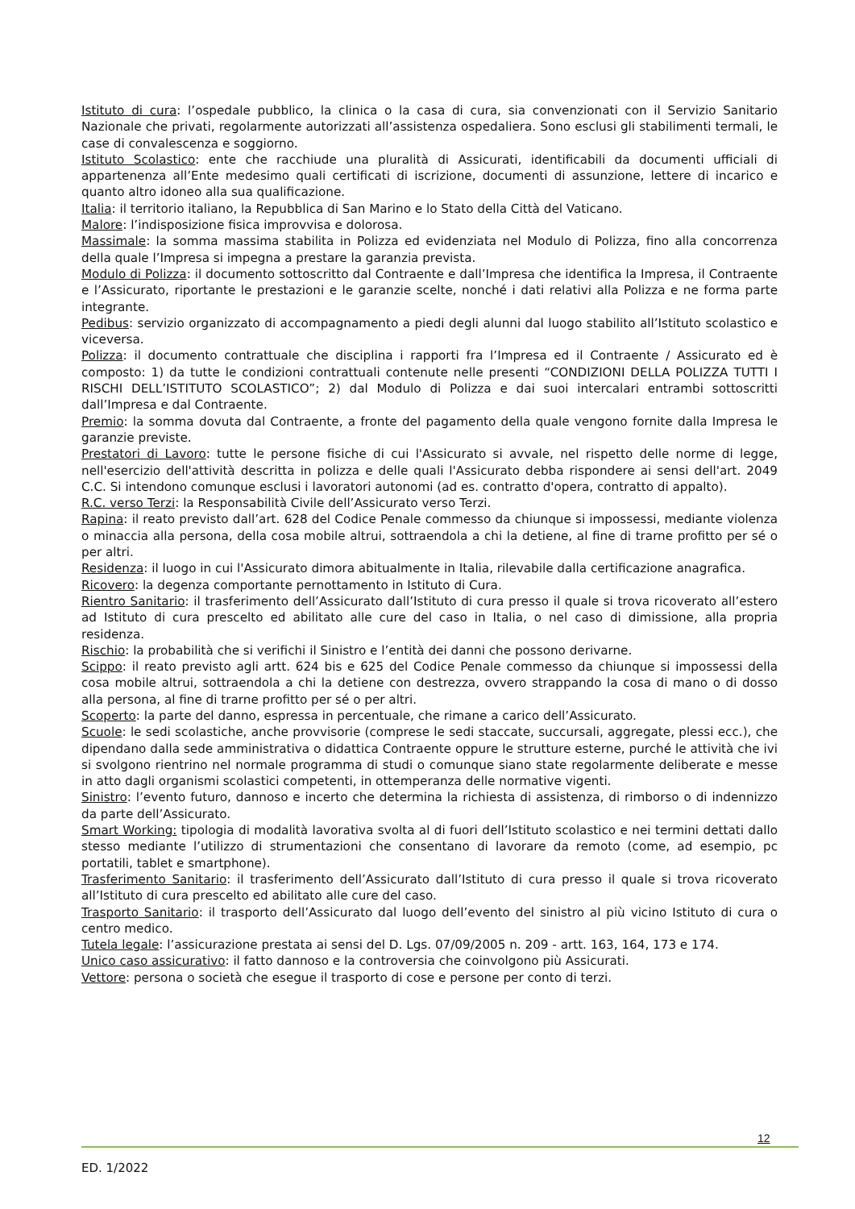Istituto di cura: l’ospedale pubblico, la clinica o la casa di cura, sia convenzionati con il Servizio Sanitario Nazionale che privati, regolarmente autorizzati all’assistenza ospedaliera. Sono esclusi gli stabilimenti termali, le case di convalescenza e soggiorno.
Istituto Scolastico: ente che racchiude una pluralità di Assicurati, identificabili da documenti ufficiali di appartenenza all’Ente medesimo quali certificati di iscrizione, documenti di assunzione, lettere di incarico e quanto altro idoneo alla sua qualificazione.
Italia: il territorio italiano, la Repubblica di San Marino e lo Stato della Città del Vaticano.
Malore: l’indisposizione fisica improvvisa e dolorosa.
Massimale: la somma massima stabilita in Polizza ed evidenziata nel Modulo di Polizza, fino alla concorrenza della quale l’Impresa si impegna a prestare la garanzia prevista.
Modulo di Polizza: il documento sottoscritto dal Contraente e dall’Impresa che identifica la Impresa, il Contraente e l’Assicurato, riportante le prestazioni e le garanzie scelte, nonché i dati relativi alla Polizza e ne forma parte integrante.
Pedibus: servizio organizzato di accompagnamento a piedi degli alunni dal luogo stabilito all’Istituto scolastico e viceversa.
Polizza: il documento contrattuale che disciplina i rapporti fra l’Impresa ed il Contraente / Assicurato ed è composto: 1) da tutte le condizioni contrattuali contenute nelle presenti “CONDIZIONI DELLA POLIZZA TUTTI I RISCHI DELL’ISTITUTO SCOLASTICO”; 2) dal Modulo di Polizza e dai suoi intercalari entrambi sottoscritti dall’Impresa e dal Contraente.
Premio: la somma dovuta dal Contraente, a fronte del pagamento della quale vengono fornite dalla Impresa le garanzie previste.
Prestatori di Lavoro: tutte le persone fisiche di cui l'Assicurato si avvale, nel rispetto delle norme di legge, nell'esercizio dell'attività descritta in polizza e delle quali l'Assicurato debba rispondere ai sensi dell'art. 2049 C.C. Si intendono comunque esclusi i lavoratori autonomi (ad es. contratto d'opera, contratto di appalto).
R.C. verso Terzi: la Responsabilità Civile dell’Assicurato verso Terzi.
Rapina: il reato previsto dall’art. 628 del Codice Penale commesso da chiunque si impossessi, mediante violenza o minaccia alla persona, della cosa mobile altrui, sottraendola a chi la detiene, al fine di trarne profitto per sé o per altri.
Residenza: il luogo in cui l'Assicurato dimora abitualmente in Italia, rilevabile dalla certificazione anagrafica.
Ricovero: la degenza comportante pernottamento in Istituto di Cura.
Rientro Sanitario: il trasferimento dell’Assicurato dall’Istituto di cura presso il quale si trova ricoverato all’estero ad Istituto di cura prescelto ed abilitato alle cure del caso in Italia, o nel caso di dimissione, alla propria residenza.
Rischio: la probabilità che si verifichi il Sinistro e l’entità dei danni che possono derivarne.
Scippo: il reato previsto agli artt. 624 bis e 625 del Codice Penale commesso da chiunque si impossessi della cosa mobile altrui, sottraendola a chi la detiene con destrezza, ovvero strappando la cosa di mano o di dosso alla persona, al fine di trarne profitto per sé o per altri.
Scoperto: la parte del danno, espressa in percentuale, che rimane a carico dell’Assicurato.
Scuole: le sedi scolastiche, anche provvisorie (comprese le sedi staccate, succursali, aggregate, plessi ecc.), che dipendano dalla sede amministrativa o didattica Contraente oppure le strutture esterne, purché le attività che ivi si svolgono rientrino nel normale programma di studi o comunque siano state regolarmente deliberate e messe in atto dagli organismi scolastici competenti, in ottemperanza delle normative vigenti.
Sinistro: l’evento futuro, dannoso e incerto che determina la richiesta di assistenza, di rimborso o di indennizzo da parte dell’Assicurato.
Smart Working: tipologia di modalità lavorativa svolta al di fuori dell’Istituto scolastico e nei termini dettati dallo stesso mediante l’utilizzo di strumentazioni che consentano di lavorare da remoto (come, ad esempio, pc portatili, tablet e smartphone).
Trasferimento Sanitario: il trasferimento dell’Assicurato dall’Istituto di cura presso il quale si trova ricoverato all’Istituto di cura prescelto ed abilitato alle cure del caso.
Trasporto Sanitario: il trasporto dell’Assicurato dal luogo dell’evento del sinistro al più vicino Istituto di cura o centro medico.
Tutela legale: l’assicurazione prestata ai sensi del D. Lgs. 07/09/2005 n. 209 - artt. 163, 164, 173 e 174.
Unico caso assicurativo: il fatto dannoso e la controversia che coinvolgono più Assicurati.
Vettore: persona o società che esegue il trasporto di cose e persone per conto di terzi.
12
ED. 1/2022